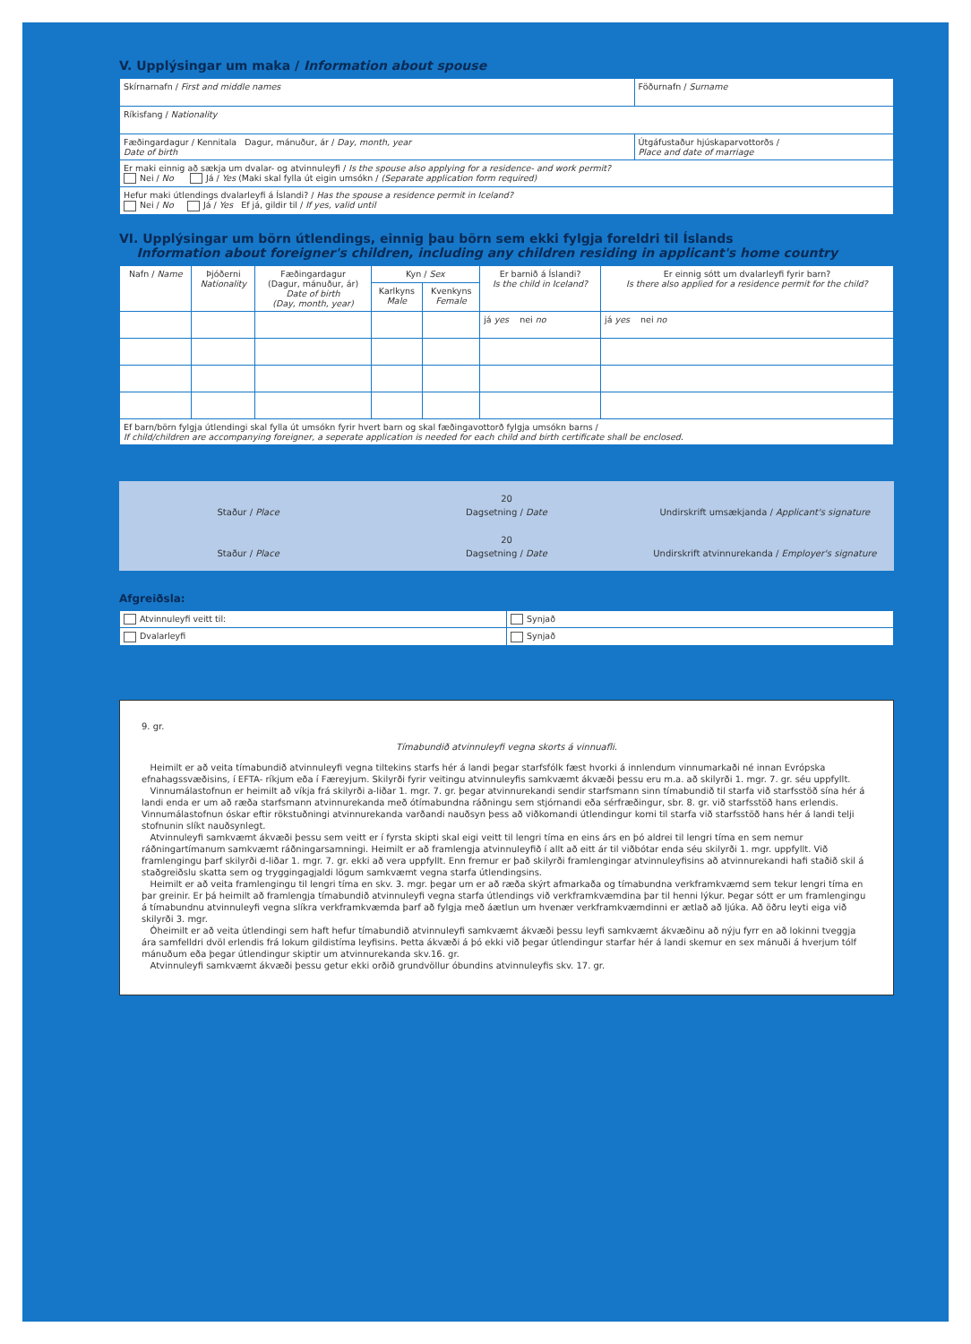V. Upplýsingar um maka / Information about spouse
| Skírnarnafn / First and middle names | Föðurnafn / Surname |
| Ríkisfang / Nationality | |
| Fæðingardagur / Kennitala Dagur, mánuður, ár / Day, month, year Date of birth | Útgáfustaður hjúskaparvottorðs / Place and date of marriage |
| Er maki einnig að sækja um dvalar- og atvinnuleyfi / Is the spouse also applying for a residence- and work permit? Nei / No Já / Yes (Maki skal fylla út eigin umsókn / (Separate application form required) | |
| Hefur maki útlendings dvalarleyfi á Íslandi? / Has the spouse a residence permit in Iceland? Nei / No Já / Yes Ef já, gildir til / If yes, valid until | |
VI. Upplýsingar um börn útlendings, einnig þau börn sem ekki fylgja foreldri til Íslands
Information about foreigner's children, including any children residing in applicant's home country
| Nafn / Name | Þjóðerni Nationality | Fæðingardagur (Dagur, mánuður, ár) Date of birth (Day, month, year) | Kyn / Sex | | Er barnið á Íslandi? Is the child in Iceland? | Er einnig sótt um dvalarleyfi fyrir barn? Is there also applied for a residence permit for the child? |
| --- | --- | --- | --- | --- | --- | --- |
| | | | Karlkyns Male | Kvenkyns Female | | |
| | | | | | já yes nei no | já yes nei no |
| Ef barn/börn fylgja útlendingi skal fylla út umsókn fyrir hvert barn og skal fæðingavottorð fylgja umsókn barns / If child/children are accompanying foreigner, a seperate application is needed for each child and birth certificate shall be enclosed. | | | | | | |
20
Staður / Place Dagsetning / Date Undirskrift umsækjanda / Applicant's signature
20
Staður / Place Dagsetning / Date Undirskrift atvinnurekanda / Employer's signature
Afgreiðsla:
| Atvinnuleyfi veitt til: | Synjað |
| Dvalarleyfi | Synjað |
9. gr.
Tímabundið atvinnuleyfi vegna skorts á vinnuafli.
Heimilt er að veita tímabundið atvinnuleyfi vegna tiltekins starfs hér á landi þegar starfsfólk fæst hvorki á innlendum vinnumarkaði né innan Evrópska efnahagssvæðisins, í EFTA- ríkjum eða í Færeyjum. Skilyrði fyrir veitingu atvinnuleyfis samkvæmt ákvæði þessu eru m.a. að skilyrði 1. mgr. 7. gr. séu uppfyllt.
Vinnumálastofnun er heimilt að víkja frá skilyrði a-liðar 1. mgr. 7. gr. þegar atvinnurekandi sendir starfsmann sinn tímabundið til starfa við starfsstöð sína hér á landi enda er um að ræða starfsmann atvinnurekanda með ótímabundna ráðningu sem stjórnandi eða sérfræðingur, sbr. 8. gr. við starfsstöð hans erlendis. Vinnumálastofnun óskar eftir rökstuðningi atvinnurekanda varðandi nauðsyn þess að viðkomandi útlendingur komi til starfa við starfsstöð hans hér á landi telji stofnunin slíkt nauðsynlegt.
Atvinnuleyfi samkvæmt ákvæði þessu sem veitt er í fyrsta skipti skal eigi veitt til lengri tíma en eins árs en þó aldrei til lengri tíma en sem nemur ráðningartímanum samkvæmt ráðningarsamningi. Heimilt er að framlengja atvinnuleyfið í allt að eitt ár til viðbótar enda séu skilyrði 1. mgr. uppfyllt. Við framlengingu þarf skilyrði d-liðar 1. mgr. 7. gr. ekki að vera uppfyllt. Enn fremur er það skilyrði framlengingar atvinnuleyfisins að atvinnurekandi hafi staðið skil á staðgreiðslu skatta sem og tryggingagjaldi lögum samkvæmt vegna starfa útlendingsins.
Heimilt er að veita framlengingu til lengri tíma en skv. 3. mgr. þegar um er að ræða skýrt afmarkaða og tímabundna verkframkvæmd sem tekur lengri tíma en þar greinir. Er þá heimilt að framlengja tímabundið atvinnuleyfi vegna starfa útlendings við verkframkvæmdina þar til henni lýkur. Þegar sótt er um framlengingu á tímabundnu atvinnuleyfi vegna slíkra verkframkvæmda þarf að fylgja með áætlun um hvenær verkframkvæmdinni er ætlað að ljúka. Að öðru leyti eiga við skilyrði 3. mgr.
Óheimilt er að veita útlendingi sem haft hefur tímabundið atvinnuleyfi samkvæmt ákvæði þessu leyfi samkvæmt ákvæðinu að nýju fyrr en að lokinni tveggja ára samfelldri dvöl erlendis frá lokum gildistíma leyfisins. Þetta ákvæði á þó ekki við þegar útlendingur starfar hér á landi skemur en sex mánuði á hverjum tólf mánuðum eða þegar útlendingur skiptir um atvinnurekanda skv.16. gr.
Atvinnuleyfi samkvæmt ákvæði þessu getur ekki orðið grundvöllur óbundins atvinnuleyfis skv. 17. gr.